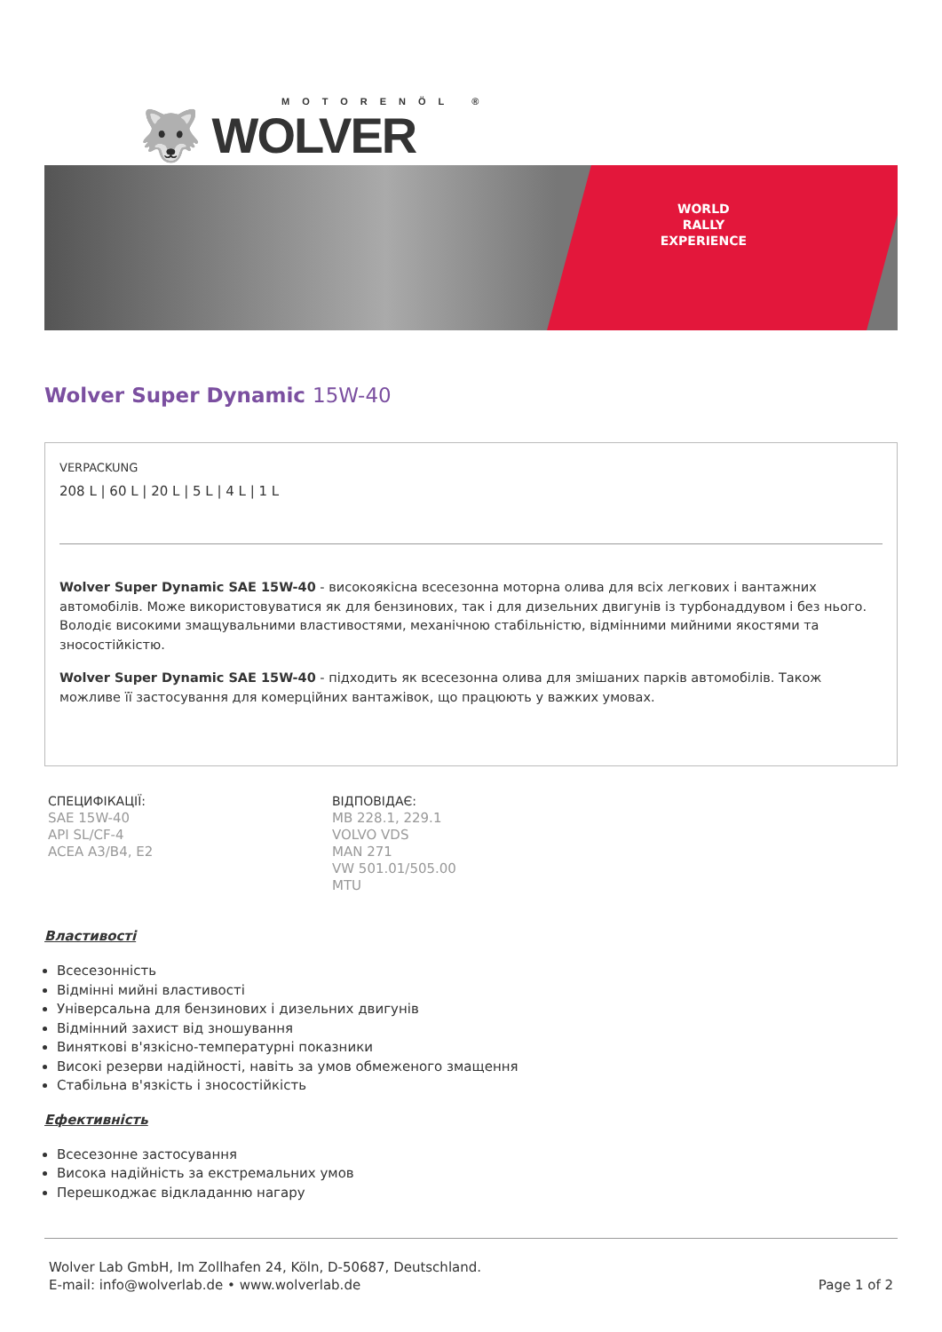MOTORENÖL ®
🐺 WOLVER
WORLD
RALLY
EXPERIENCE
Wolver Super Dynamic 15W-40
VERPACKUNG
208 L | 60 L | 20 L | 5 L | 4 L | 1 L
Wolver Super Dynamic SAE 15W-40 - високоякісна всесезонна моторна олива для всіх легкових і вантажних автомобілів. Може використовуватися як для бензинових, так і для дизельних двигунів із турбонаддувом і без нього. Володіє високими змащувальними властивостями, механічною стабільністю, відмінними мийними якостями та зносостійкістю.
Wolver Super Dynamic SAE 15W-40 - підходить як всесезонна олива для змішаних парків автомобілів. Також можливе її застосування для комерційних вантажівок, що працюють у важких умовах.
СПЕЦИФІКАЦІЇ:
SAE 15W-40
API SL/CF-4
ACEA A3/B4, E2
ВІДПОВІДАЄ:
MB 228.1, 229.1
VOLVO VDS
MAN 271
VW 501.01/505.00
MTU
Властивості
Всесезонність
Відмінні мийні властивості
Універсальна для бензинових і дизельних двигунів
Відмінний захист від зношування
Виняткові в'язкісно-температурні показники
Високі резерви надійності, навіть за умов обмеженого змащення
Стабільна в'язкість і зносостійкість
Ефективність
Всесезонне застосування
Висока надійність за екстремальних умов
Перешкоджає відкладанню нагару
Wolver Lab GmbH, Im Zollhafen 24, Köln, D-50687, Deutschland.
E-mail: info@wolverlab.de • www.wolverlab.de
Page 1 of 2